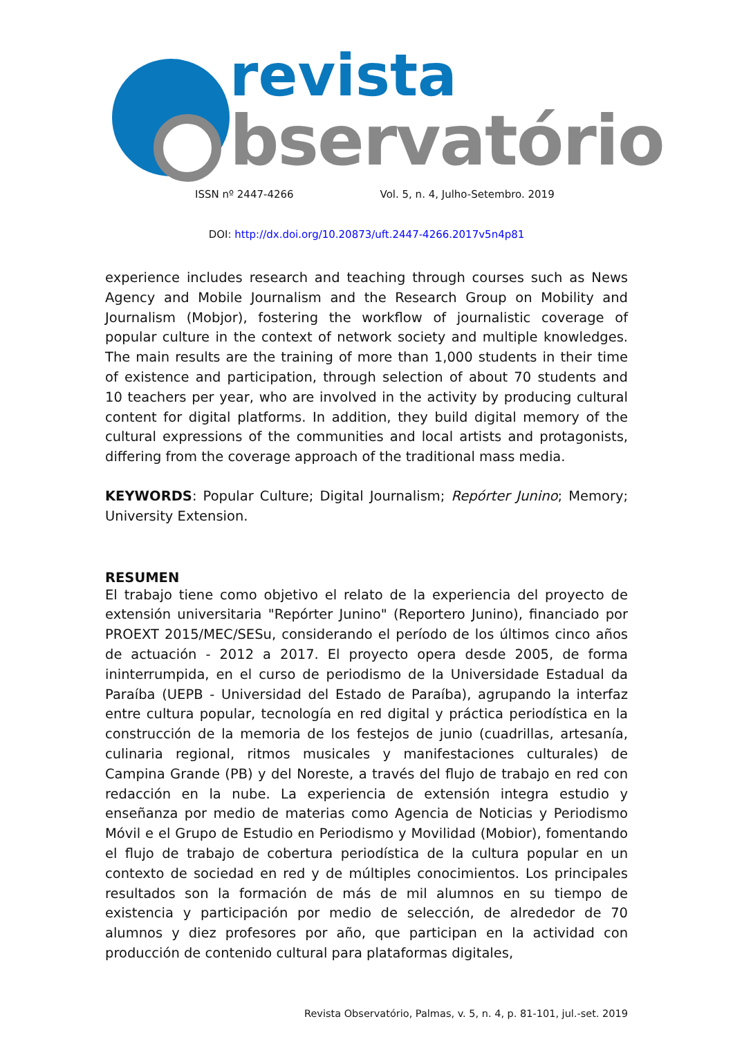revista
bservatório
ISSN nº 2447-4266 Vol. 5, n. 4, Julho-Setembro. 2019
DOI: http://dx.doi.org/10.20873/uft.2447-4266.2017v5n4p81
experience includes research and teaching through courses such as News Agency and Mobile Journalism and the Research Group on Mobility and Journalism (Mobjor), fostering the workflow of journalistic coverage of popular culture in the context of network society and multiple knowledges. The main results are the training of more than 1,000 students in their time of existence and participation, through selection of about 70 students and 10 teachers per year, who are involved in the activity by producing cultural content for digital platforms. In addition, they build digital memory of the cultural expressions of the communities and local artists and protagonists, differing from the coverage approach of the traditional mass media.
KEYWORDS: Popular Culture; Digital Journalism; Repórter Junino; Memory; University Extension.
RESUMEN
El trabajo tiene como objetivo el relato de la experiencia del proyecto de extensión universitaria "Repórter Junino" (Reportero Junino), financiado por PROEXT 2015/MEC/SESu, considerando el período de los últimos cinco años de actuación - 2012 a 2017. El proyecto opera desde 2005, de forma ininterrumpida, en el curso de periodismo de la Universidade Estadual da Paraíba (UEPB - Universidad del Estado de Paraíba), agrupando la interfaz entre cultura popular, tecnología en red digital y práctica periodística en la construcción de la memoria de los festejos de junio (cuadrillas, artesanía, culinaria regional, ritmos musicales y manifestaciones culturales) de Campina Grande (PB) y del Noreste, a través del flujo de trabajo en red con redacción en la nube. La experiencia de extensión integra estudio y enseñanza por medio de materias como Agencia de Noticias y Periodismo Móvil e el Grupo de Estudio en Periodismo y Movilidad (Mobior), fomentando el flujo de trabajo de cobertura periodística de la cultura popular en un contexto de sociedad en red y de múltiples conocimientos. Los principales resultados son la formación de más de mil alumnos en su tiempo de existencia y participación por medio de selección, de alrededor de 70 alumnos y diez profesores por año, que participan en la actividad con producción de contenido cultural para plataformas digitales,
Revista Observatório, Palmas, v. 5, n. 4, p. 81-101, jul.-set. 2019